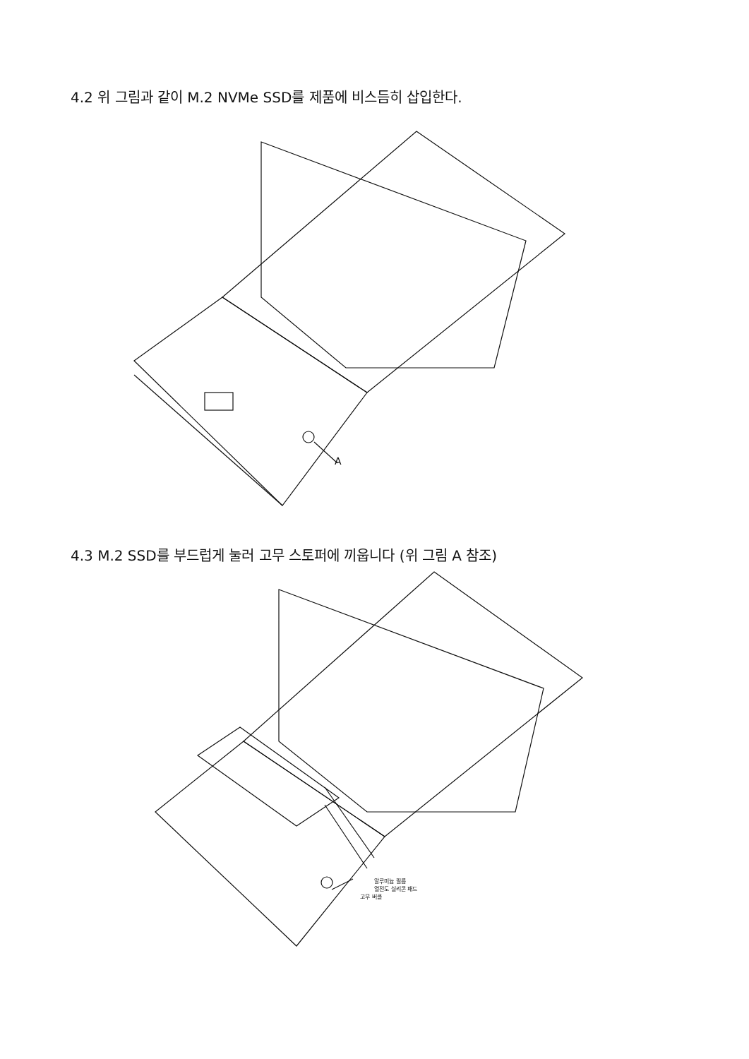4.2 위 그림과 같이 M.2 NVMe SSD를 제품에 비스듬히 삽입한다.
A
4.3 M.2 SSD를 부드럽게 눌러 고무 스토퍼에 끼웁니다 (위 그림 A 참조)
알루미늄 필름
열전도 실리콘 패드
고무 버클